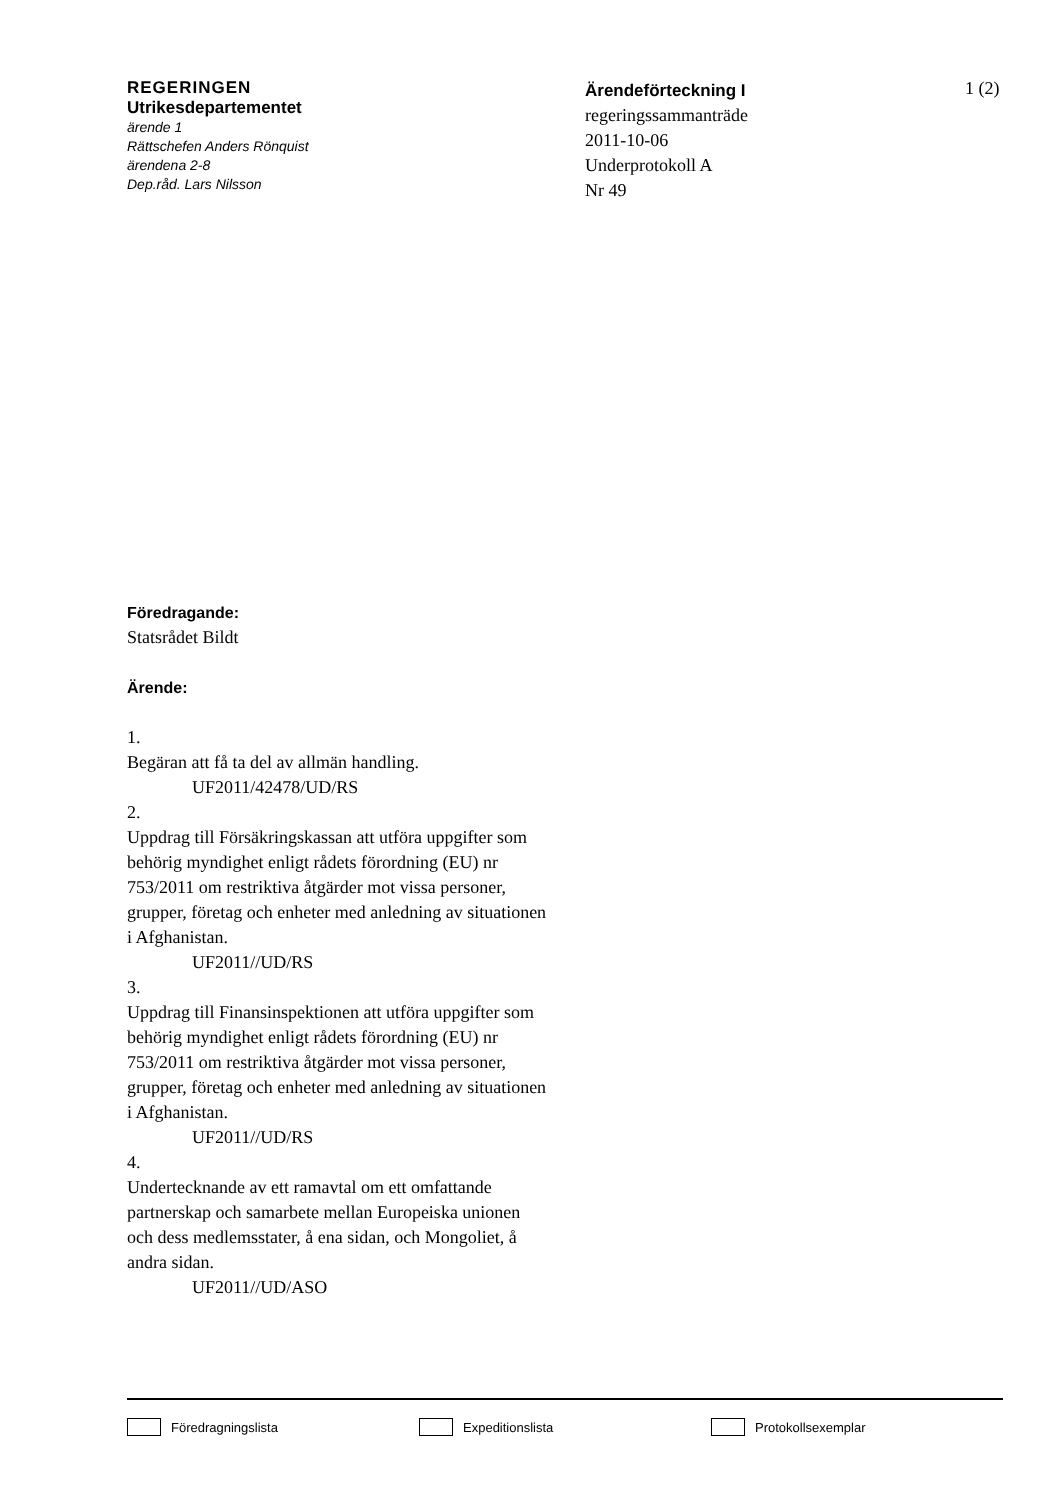REGERINGEN
Utrikesdepartementet
ärende 1
Rättschefen Anders Rönquist
ärendena 2-8
Dep.råd. Lars Nilsson
Ärendeförteckning I
regeringssammanträde
2011-10-06
Underprotokoll A
Nr 49
1 (2)
Föredragande:
Statsrådet Bildt
Ärende:
1.
Begäran att få ta del av allmän handling.
UF2011/42478/UD/RS
2.
Uppdrag till Försäkringskassan att utföra uppgifter som behörig myndighet enligt rådets förordning (EU) nr 753/2011 om restriktiva åtgärder mot vissa personer, grupper, företag och enheter med anledning av situationen i Afghanistan.
UF2011//UD/RS
3.
Uppdrag till Finansinspektionen att utföra uppgifter som behörig myndighet enligt rådets förordning (EU) nr 753/2011 om restriktiva åtgärder mot vissa personer, grupper, företag och enheter med anledning av situationen i Afghanistan.
UF2011//UD/RS
4.
Undertecknande av ett ramavtal om ett omfattande partnerskap och samarbete mellan Europeiska unionen och dess medlemsstater, å ena sidan, och Mongoliet, å andra sidan.
UF2011//UD/ASO
Föredragningslista Expeditionslista Protokollsexemplar